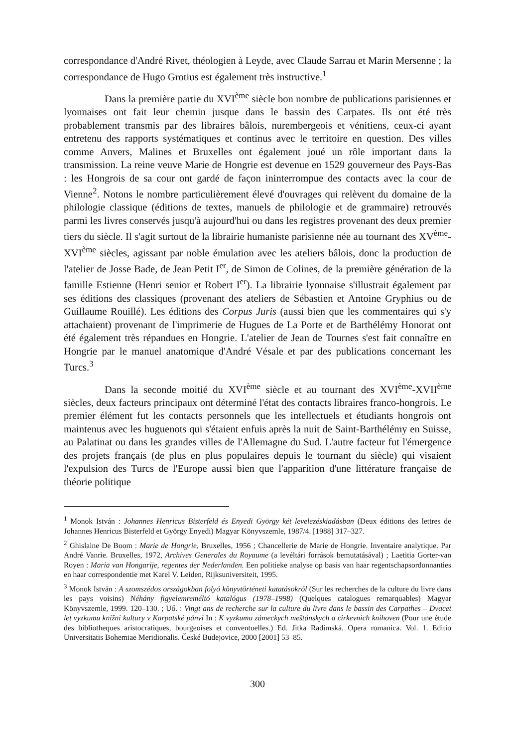correspondance d'André Rivet, théologien à Leyde, avec Claude Sarrau et Marin Mersenne ; la correspondance de Hugo Grotius est également très instructive.<sup>1</sup>
Dans la première partie du XVI<sup>ème</sup> siècle bon nombre de publications parisiennes et lyonnaises ont fait leur chemin jusque dans le bassin des Carpates. Ils ont été très probablement transmis par des libraires bâlois, nurembergeois et vénitiens, ceux-ci ayant entretenu des rapports systématiques et continus avec le territoire en question. Des villes comme Anvers, Malines et Bruxelles ont également joué un rôle important dans la transmission. La reine veuve Marie de Hongrie est devenue en 1529 gouverneur des Pays-Bas : les Hongrois de sa cour ont gardé de façon ininterrompue des contacts avec la cour de Vienne<sup>2</sup>. Notons le nombre particulièrement élevé d'ouvrages qui relèvent du domaine de la philologie classique (éditions de textes, manuels de philologie et de grammaire) retrouvés parmi les livres conservés jusqu'à aujourd'hui ou dans les registres provenant des deux premier tiers du siècle. Il s'agit surtout de la librairie humaniste parisienne née au tournant des XV<sup>ème</sup>- XVI<sup>ème</sup> siècles, agissant par noble émulation avec les ateliers bâlois, donc la production de l'atelier de Josse Bade, de Jean Petit I<sup>er</sup>, de Simon de Colines, de la première génération de la famille Estienne (Henri senior et Robert I<sup>er</sup>). La librairie lyonnaise s'illustrait également par ses éditions des classiques (provenant des ateliers de Sébastien et Antoine Gryphius ou de Guillaume Rouillé). Les éditions des Corpus Juris (aussi bien que les commentaires qui s'y attachaient) provenant de l'imprimerie de Hugues de La Porte et de Barthélémy Honorat ont été également très répandues en Hongrie. L'atelier de Jean de Tournes s'est fait connaître en Hongrie par le manuel anatomique d'André Vésale et par des publications concernant les Turcs.<sup>3</sup>
Dans la seconde moitié du XVI<sup>ème</sup> siècle et au tournant des XVI<sup>ème</sup>-XVII<sup>ème</sup> siècles, deux facteurs principaux ont déterminé l'état des contacts libraires franco-hongrois. Le premier élément fut les contacts personnels que les intellectuels et étudiants hongrois ont maintenus avec les huguenots qui s'étaient enfuis après la nuit de Saint-Barthélémy en Suisse, au Palatinat ou dans les grandes villes de l'Allemagne du Sud. L'autre facteur fut l'émergence des projets français (de plus en plus populaires depuis le tournant du siècle) qui visaient l'expulsion des Turcs de l'Europe aussi bien que l'apparition d'une littérature française de théorie politique
<sup>1</sup> Monok István : Johannes Henricus Bisterfeld és Enyedi György két levelezéskiadásban (Deux éditions des lettres de Johannes Henricus Bisterfeld et György Enyedi) Magyar Könyvszemle, 1987/4. [1988] 317–327.
<sup>2</sup> Ghislaine De Boom : Marie de Hongrie, Bruxelles, 1956 ; Chancellerie de Marie de Hongrie. Inventaire analytique. Par André Vanrie. Bruxelles, 1972, Archives Generales du Royaume (a levéltári források bemutatásával) ; Laetitia Gorter-van Royen : Maria van Hongarije, regentes der Nederlanden. Een politieke analyse op basis van haar regentschapsordonnanties en haar correspondentie met Karel V. Leiden, Rijksuniversiteit, 1995.
<sup>3</sup> Monok István : A szomszédos országokban folyó könyvtörténeti kutatásokról (Sur les recherches de la culture du livre dans les pays voisins) Néhány figyelemreméltó katalógus (1978–1998) (Quelques catalogues remarquables) Magyar Könyvszemle, 1999. 120–130. ; Uő. : Vingt ans de recherche sur la culture du livre dans le bassin des Carpathes – Dvacet let vyzkumu knižni kultury v Karpatské pánvi In : K vyzkumu zámeckych meštánskych a cirkevnich knihoven (Pour une étude des bibliotheques aristocratiques, bourgeoises et conventuelles.) Ed. Jitka Radimská. Opera romanica. Vol. 1. Editio Universitatis Bohemiae Meridionalis. České Budejovice, 2000 [2001] 53–85.
300